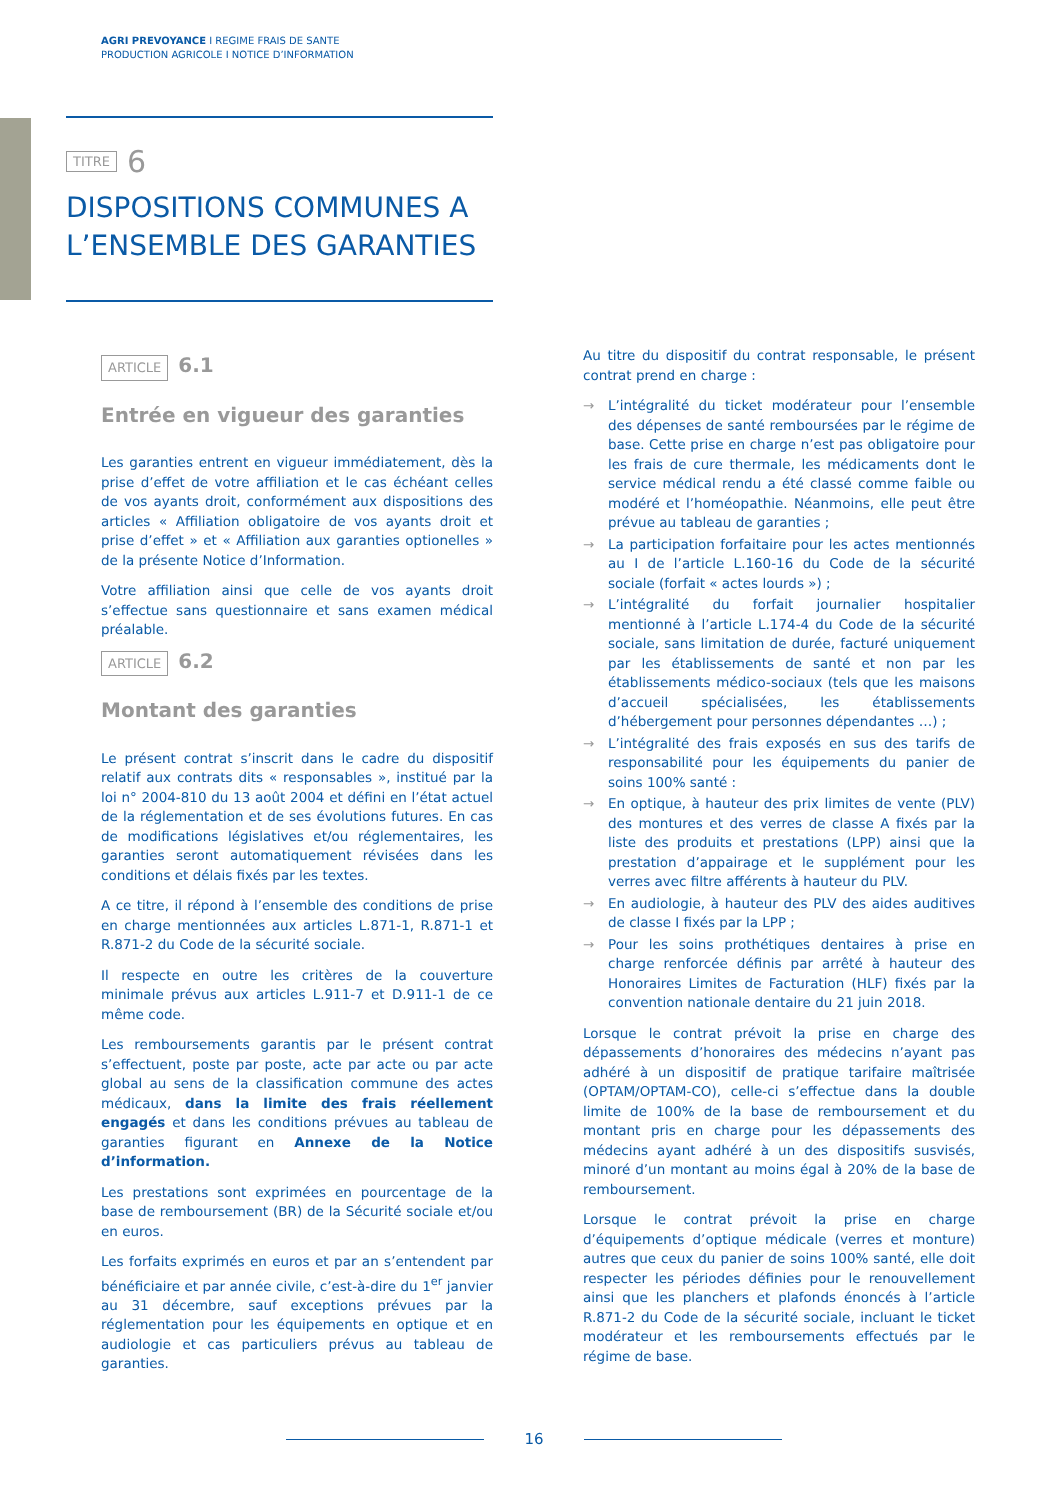AGRI PREVOYANCE I REGIME FRAIS DE SANTE
PRODUCTION AGRICOLE I NOTICE D’INFORMATION
TITRE 6
DISPOSITIONS COMMUNES A
L’ENSEMBLE DES GARANTIES
ARTICLE 6.1
Entrée en vigueur des garanties
Les garanties entrent en vigueur immédiatement, dès la prise d’effet de votre affiliation et le cas échéant celles de vos ayants droit, conformément aux dispositions des articles « Affiliation obligatoire de vos ayants droit et prise d’effet » et « Affiliation aux garanties optionelles » de la présente Notice d’Information.
Votre affiliation ainsi que celle de vos ayants droit s’effectue sans questionnaire et sans examen médical préalable.
ARTICLE 6.2
Montant des garanties
Le présent contrat s’inscrit dans le cadre du dispositif relatif aux contrats dits « responsables », institué par la loi n° 2004-810 du 13 août 2004 et défini en l’état actuel de la réglementation et de ses évolutions futures. En cas de modifications législatives et/ou réglementaires, les garanties seront automatiquement révisées dans les conditions et délais fixés par les textes.
A ce titre, il répond à l’ensemble des conditions de prise en charge mentionnées aux articles L.871-1, R.871-1 et R.871-2 du Code de la sécurité sociale.
Il respecte en outre les critères de la couverture minimale prévus aux articles L.911-7 et D.911-1 de ce même code.
Les remboursements garantis par le présent contrat s’effectuent, poste par poste, acte par acte ou par acte global au sens de la classification commune des actes médicaux, dans la limite des frais réellement engagés et dans les conditions prévues au tableau de garanties figurant en Annexe de la Notice d’information.
Les prestations sont exprimées en pourcentage de la base de remboursement (BR) de la Sécurité sociale et/ou en euros.
Les forfaits exprimés en euros et par an s’entendent par bénéficiaire et par année civile, c’est-à-dire du 1<sup>er</sup> janvier au 31 décembre, sauf exceptions prévues par la réglementation pour les équipements en optique et en audiologie et cas particuliers prévus au tableau de garanties.
Au titre du dispositif du contrat responsable, le présent contrat prend en charge :
→ L’intégralité du ticket modérateur pour l’ensemble des dépenses de santé remboursées par le régime de base. Cette prise en charge n’est pas obligatoire pour les frais de cure thermale, les médicaments dont le service médical rendu a été classé comme faible ou modéré et l’homéopathie. Néanmoins, elle peut être prévue au tableau de garanties ;
→ La participation forfaitaire pour les actes mentionnés au I de l’article L.160-16 du Code de la sécurité sociale (forfait « actes lourds ») ;
→ L’intégralité du forfait journalier hospitalier mentionné à l’article L.174-4 du Code de la sécurité sociale, sans limitation de durée, facturé uniquement par les établissements de santé et non par les établissements médico-sociaux (tels que les maisons d’accueil spécialisées, les établissements d’hébergement pour personnes dépendantes …) ;
→ L’intégralité des frais exposés en sus des tarifs de responsabilité pour les équipements du panier de soins 100% santé :
→ En optique, à hauteur des prix limites de vente (PLV) des montures et des verres de classe A fixés par la liste des produits et prestations (LPP) ainsi que la prestation d’appairage et le supplément pour les verres avec filtre afférents à hauteur du PLV.
→ En audiologie, à hauteur des PLV des aides auditives de classe I fixés par la LPP ;
→ Pour les soins prothétiques dentaires à prise en charge renforcée définis par arrêté à hauteur des Honoraires Limites de Facturation (HLF) fixés par la convention nationale dentaire du 21 juin 2018.
Lorsque le contrat prévoit la prise en charge des dépassements d’honoraires des médecins n’ayant pas adhéré à un dispositif de pratique tarifaire maîtrisée (OPTAM/OPTAM-CO), celle-ci s’effectue dans la double limite de 100% de la base de remboursement et du montant pris en charge pour les dépassements des médecins ayant adhéré à un des dispositifs susvisés, minoré d’un montant au moins égal à 20% de la base de remboursement.
Lorsque le contrat prévoit la prise en charge d’équipements d’optique médicale (verres et monture) autres que ceux du panier de soins 100% santé, elle doit respecter les périodes définies pour le renouvellement ainsi que les planchers et plafonds énoncés à l’article R.871-2 du Code de la sécurité sociale, incluant le ticket modérateur et les remboursements effectués par le régime de base.
16